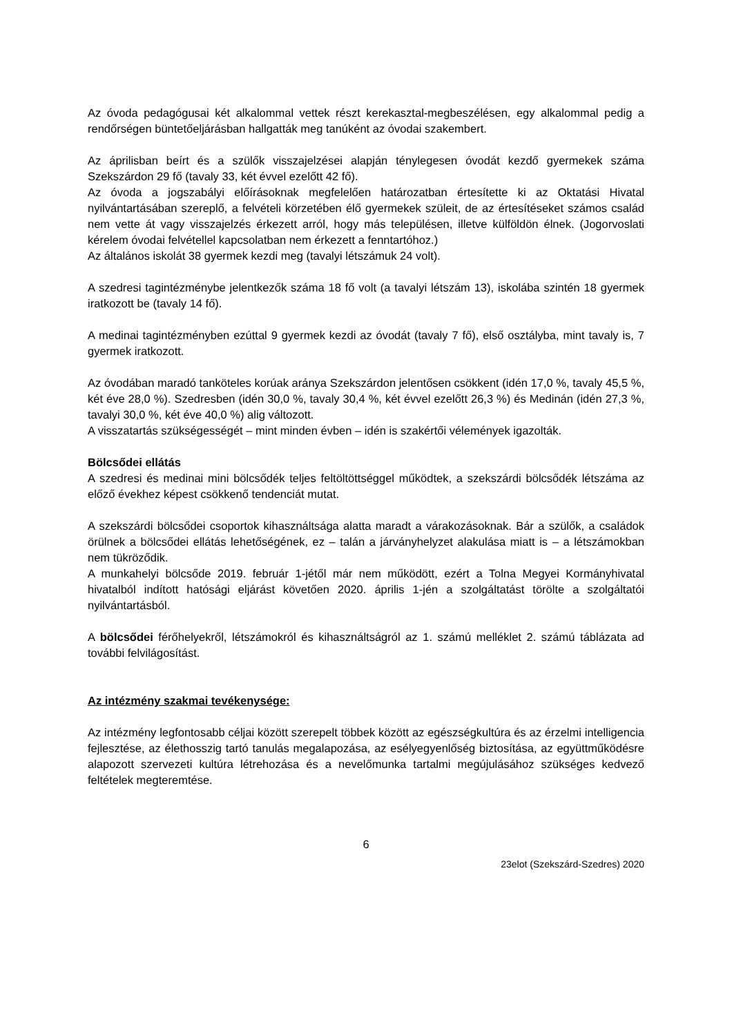Az óvoda pedagógusai két alkalommal vettek részt kerekasztal-megbeszélésen, egy alkalommal pedig a rendőrségen büntetőeljárásban hallgatták meg tanúként az óvodai szakembert.
Az áprilisban beírt és a szülők visszajelzései alapján ténylegesen óvodát kezdő gyermekek száma Szekszárdon 29 fő (tavaly 33, két évvel ezelőtt 42 fő).
Az óvoda a jogszabályi előírásoknak megfelelően határozatban értesítette ki az Oktatási Hivatal nyilvántartásában szereplő, a felvételi körzetében élő gyermekek szüleit, de az értesítéseket számos család nem vette át vagy visszajelzés érkezett arról, hogy más településen, illetve külföldön élnek. (Jogorvoslati kérelem óvodai felvétellel kapcsolatban nem érkezett a fenntartóhoz.)
Az általános iskolát 38 gyermek kezdi meg (tavalyi létszámuk 24 volt).
A szedresi tagintézménybe jelentkezők száma 18 fő volt (a tavalyi létszám 13), iskolába szintén 18 gyermek iratkozott be (tavaly 14 fő).
A medinai tagintézményben ezúttal 9 gyermek kezdi az óvodát (tavaly 7 fő), első osztályba, mint tavaly is, 7 gyermek iratkozott.
Az óvodában maradó tanköteles korúak aránya Szekszárdon jelentősen csökkent (idén 17,0 %, tavaly 45,5 %, két éve 28,0 %). Szedresben (idén 30,0 %, tavaly 30,4 %, két évvel ezelőtt 26,3 %) és Medinán (idén 27,3 %, tavalyi 30,0 %, két éve 40,0 %) alig változott.
A visszatartás szükségességét – mint minden évben – idén is szakértői vélemények igazolták.
Bölcsődei ellátás
A szedresi és medinai mini bölcsődék teljes feltöltöttséggel működtek, a szekszárdi bölcsődék létszáma az előző évekhez képest csökkenő tendenciát mutat.
A szekszárdi bölcsődei csoportok kihasználtsága alatta maradt a várakozásoknak. Bár a szülők, a családok örülnek a bölcsődei ellátás lehetőségének, ez – talán a járványhelyzet alakulása miatt is – a létszámokban nem tükröződik.
A munkahelyi bölcsőde 2019. február 1-jétől már nem működött, ezért a Tolna Megyei Kormányhivatal hivatalból indított hatósági eljárást követően 2020. április 1-jén a szolgáltatást törölte a szolgáltatói nyilvántartásból.
A bölcsődei férőhelyekről, létszámokról és kihasználtságról az 1. számú melléklet 2. számú táblázata ad további felvilágosítást.
Az intézmény szakmai tevékenysége:
Az intézmény legfontosabb céljai között szerepelt többek között az egészségkultúra és az érzelmi intelligencia fejlesztése, az élethosszig tartó tanulás megalapozása, az esélyegyenlőség biztosítása, az együttműködésre alapozott szervezeti kultúra létrehozása és a nevelőmunka tartalmi megújulásához szükséges kedvező feltételek megteremtése.
6
23elot (Szekszárd-Szedres) 2020